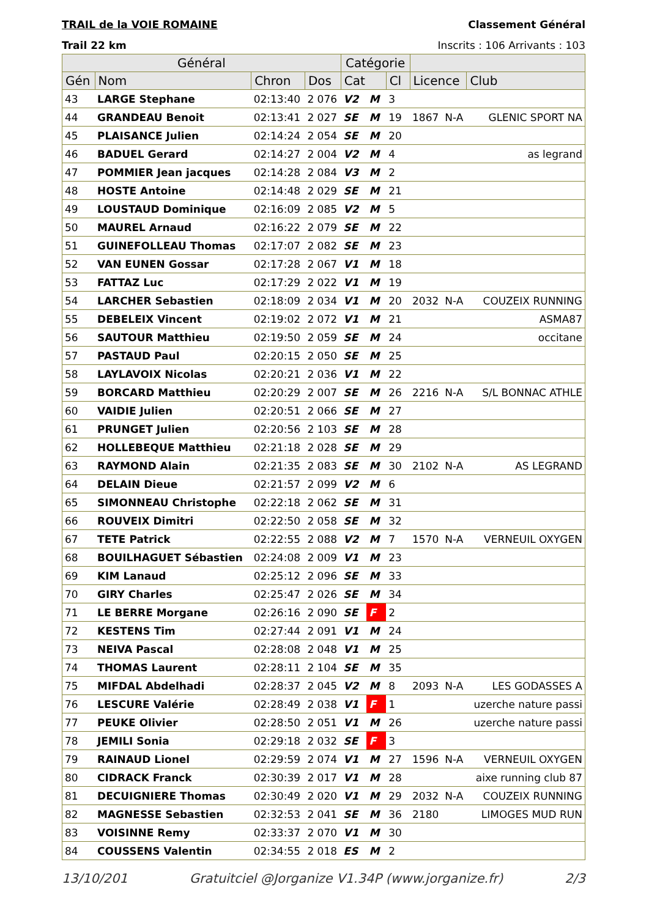TRAIL de la VOIE ROMAINE Classement Général
Trail 22 km Inscrits : 106 Arrivants : 103
| Général | | | | Catégorie | | | | | |
| --- | --- | --- | --- | --- | --- | --- | --- | --- | --- |
| Gén | Nom | Chron | Dos | Cat | | Cl | Licence | | Club |
| 43 | LARGE Stephane | 02:13:40 | 2 076 | V2 | M | 3 | | | |
| 44 | GRANDEAU Benoit | 02:13:41 | 2 027 | SE | M | 19 | 1867 | N-A | GLENIC SPORT NA |
| 45 | PLAISANCE Julien | 02:14:24 | 2 054 | SE | M | 20 | | | |
| 46 | BADUEL Gerard | 02:14:27 | 2 004 | V2 | M | 4 | | | as legrand |
| 47 | POMMIER Jean jacques | 02:14:28 | 2 084 | V3 | M | 2 | | | |
| 48 | HOSTE Antoine | 02:14:48 | 2 029 | SE | M | 21 | | | |
| 49 | LOUSTAUD Dominique | 02:16:09 | 2 085 | V2 | M | 5 | | | |
| 50 | MAUREL Arnaud | 02:16:22 | 2 079 | SE | M | 22 | | | |
| 51 | GUINEFOLLEAU Thomas | 02:17:07 | 2 082 | SE | M | 23 | | | |
| 52 | VAN EUNEN Gossar | 02:17:28 | 2 067 | V1 | M | 18 | | | |
| 53 | FATTAZ Luc | 02:17:29 | 2 022 | V1 | M | 19 | | | |
| 54 | LARCHER Sebastien | 02:18:09 | 2 034 | V1 | M | 20 | 2032 | N-A | COUZEIX RUNNING |
| 55 | DEBELEIX Vincent | 02:19:02 | 2 072 | V1 | M | 21 | | | ASMA87 |
| 56 | SAUTOUR Matthieu | 02:19:50 | 2 059 | SE | M | 24 | | | occitane |
| 57 | PASTAUD Paul | 02:20:15 | 2 050 | SE | M | 25 | | | |
| 58 | LAYLAVOIX Nicolas | 02:20:21 | 2 036 | V1 | M | 22 | | | |
| 59 | BORCARD Matthieu | 02:20:29 | 2 007 | SE | M | 26 | 2216 | N-A | S/L BONNAC ATHLE |
| 60 | VAIDIE Julien | 02:20:51 | 2 066 | SE | M | 27 | | | |
| 61 | PRUNGET Julien | 02:20:56 | 2 103 | SE | M | 28 | | | |
| 62 | HOLLEBEQUE Matthieu | 02:21:18 | 2 028 | SE | M | 29 | | | |
| 63 | RAYMOND Alain | 02:21:35 | 2 083 | SE | M | 30 | 2102 | N-A | AS LEGRAND |
| 64 | DELAIN Dieue | 02:21:57 | 2 099 | V2 | M | 6 | | | |
| 65 | SIMONNEAU Christophe | 02:22:18 | 2 062 | SE | M | 31 | | | |
| 66 | ROUVEIX Dimitri | 02:22:50 | 2 058 | SE | M | 32 | | | |
| 67 | TETE Patrick | 02:22:55 | 2 088 | V2 | M | 7 | 1570 | N-A | VERNEUIL OXYGEN |
| 68 | BOUILHAGUET Sébastien | 02:24:08 | 2 009 | V1 | M | 23 | | | |
| 69 | KIM Lanaud | 02:25:12 | 2 096 | SE | M | 33 | | | |
| 70 | GIRY Charles | 02:25:47 | 2 026 | SE | M | 34 | | | |
| 71 | LE BERRE Morgane | 02:26:16 | 2 090 | SE | F | 2 | | | |
| 72 | KESTENS Tim | 02:27:44 | 2 091 | V1 | M | 24 | | | |
| 73 | NEIVA Pascal | 02:28:08 | 2 048 | V1 | M | 25 | | | |
| 74 | THOMAS Laurent | 02:28:11 | 2 104 | SE | M | 35 | | | |
| 75 | MIFDAL Abdelhadi | 02:28:37 | 2 045 | V2 | M | 8 | 2093 | N-A | LES GODASSES A |
| 76 | LESCURE Valérie | 02:28:49 | 2 038 | V1 | F | 1 | | | uzerche nature passi |
| 77 | PEUKE Olivier | 02:28:50 | 2 051 | V1 | M | 26 | | | uzerche nature passi |
| 78 | JEMILI Sonia | 02:29:18 | 2 032 | SE | F | 3 | | | |
| 79 | RAINAUD Lionel | 02:29:59 | 2 074 | V1 | M | 27 | 1596 | N-A | VERNEUIL OXYGEN |
| 80 | CIDRACK Franck | 02:30:39 | 2 017 | V1 | M | 28 | | | aixe running club 87 |
| 81 | DECUIGNIERE Thomas | 02:30:49 | 2 020 | V1 | M | 29 | 2032 | N-A | COUZEIX RUNNING |
| 82 | MAGNESSE Sebastien | 02:32:53 | 2 041 | SE | M | 36 | 2180 | | LIMOGES MUD RUN |
| 83 | VOISINNE Remy | 02:33:37 | 2 070 | V1 | M | 30 | | | |
| 84 | COUSSENS Valentin | 02:34:55 | 2 018 | ES | M | 2 | | | |
13/10/201 Gratuitciel @Jorganize V1.34P (www.jorganize.fr) 2/3